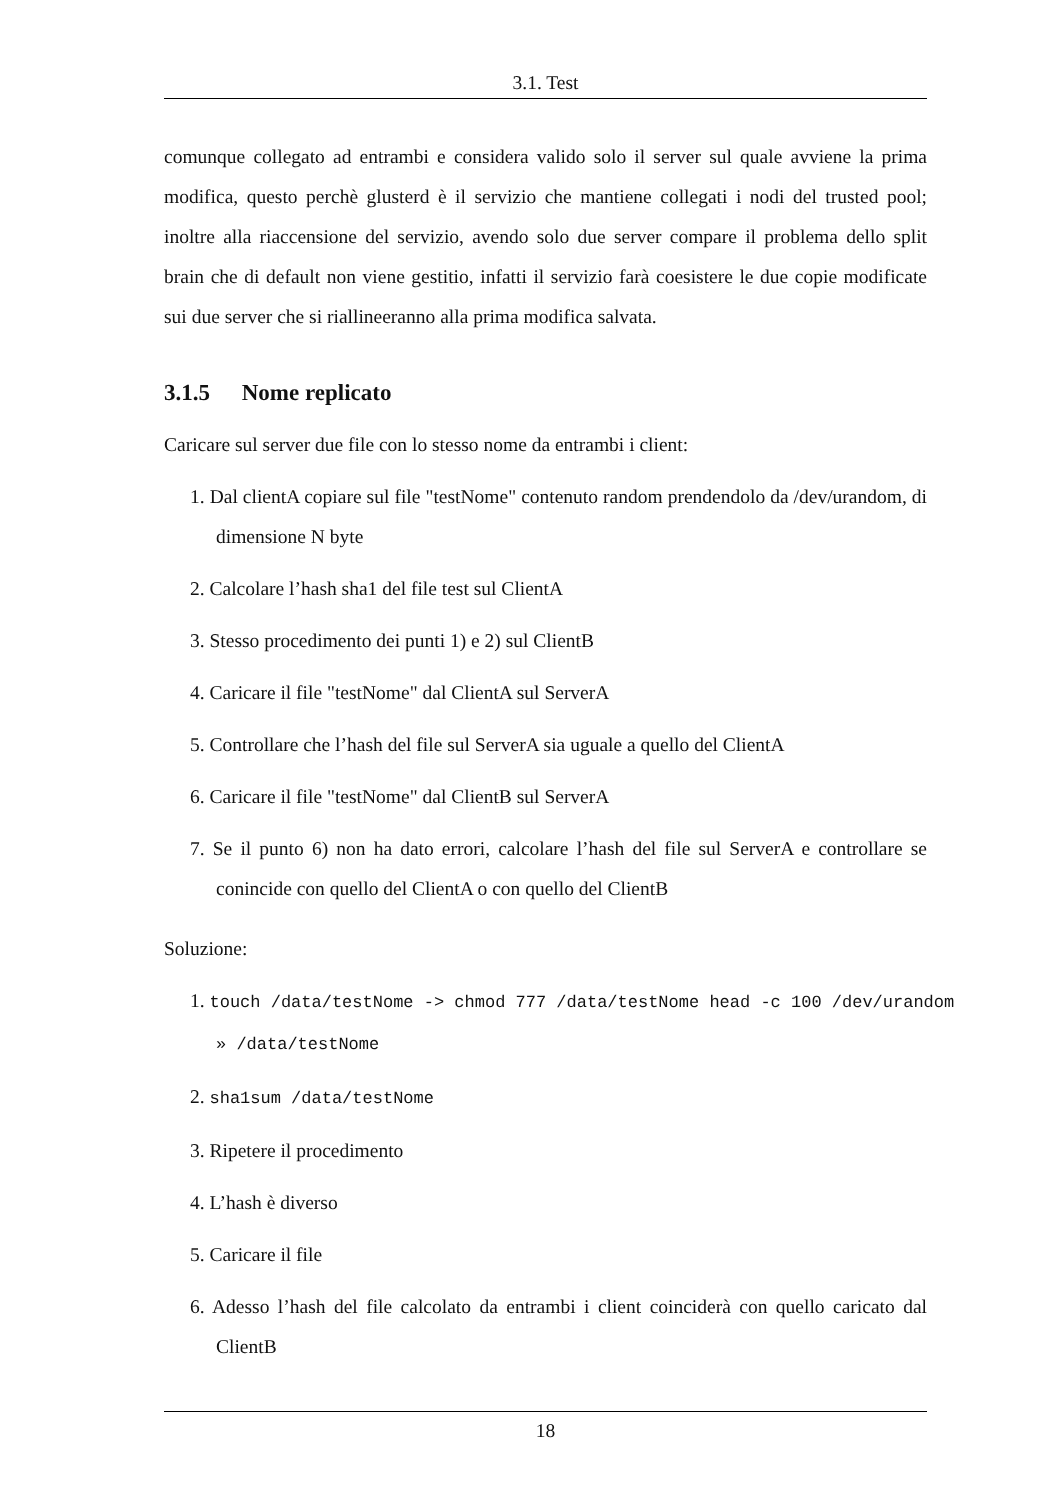3.1. Test
comunque collegato ad entrambi e considera valido solo il server sul quale avviene la prima modifica, questo perchè glusterd è il servizio che mantiene collegati i nodi del trusted pool; inoltre alla riaccensione del servizio, avendo solo due server compare il problema dello split brain che di default non viene gestitio, infatti il servizio farà coesistere le due copie modificate sui due server che si riallineeranno alla prima modifica salvata.
3.1.5 Nome replicato
Caricare sul server due file con lo stesso nome da entrambi i client:
1. Dal clientA copiare sul file "testNome" contenuto random prendendolo da /dev/urandom, di dimensione N byte
2. Calcolare l’hash sha1 del file test sul ClientA
3. Stesso procedimento dei punti 1) e 2) sul ClientB
4. Caricare il file "testNome" dal ClientA sul ServerA
5. Controllare che l’hash del file sul ServerA sia uguale a quello del ClientA
6. Caricare il file "testNome" dal ClientB sul ServerA
7. Se il punto 6) non ha dato errori, calcolare l’hash del file sul ServerA e controllare se conincide con quello del ClientA o con quello del ClientB
Soluzione:
1. touch /data/testNome -> chmod 777 /data/testNome head -c 100 /dev/urandom
» /data/testNome
2. sha1sum /data/testNome
3. Ripetere il procedimento
4. L’hash è diverso
5. Caricare il file
6. Adesso l’hash del file calcolato da entrambi i client coinciderà con quello caricato dal ClientB
18